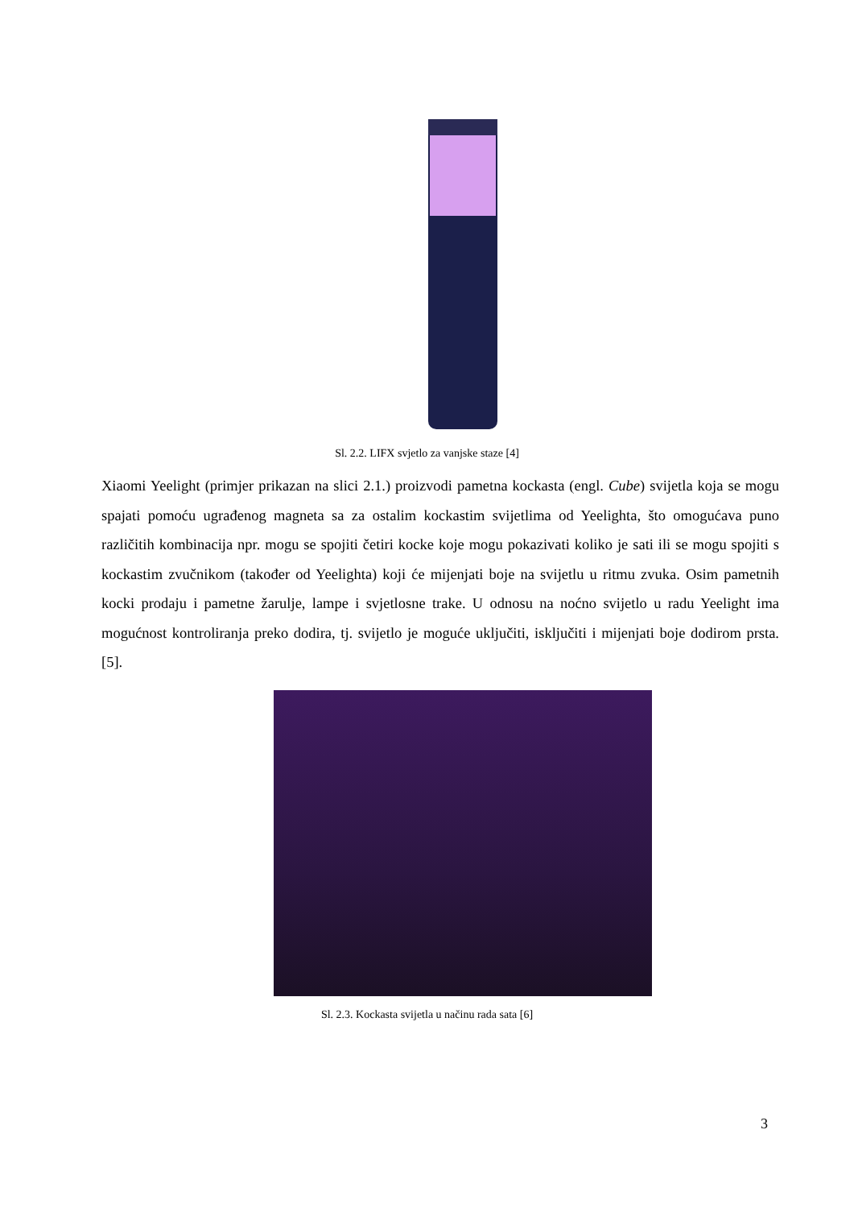Sl. 2.2. LIFX svjetlo za vanjske staze [4]
Xiaomi Yeelight (primjer prikazan na slici 2.1.) proizvodi pametna kockasta (engl. Cube) svijetla koja se mogu spajati pomoću ugrađenog magneta sa za ostalim kockastim svijetlima od Yeelighta, što omogućava puno različitih kombinacija npr. mogu se spojiti četiri kocke koje mogu pokazivati koliko je sati ili se mogu spojiti s kockastim zvučnikom (također od Yeelighta) koji će mijenjati boje na svijetlu u ritmu zvuka. Osim pametnih kocki prodaju i pametne žarulje, lampe i svjetlosne trake. U odnosu na noćno svijetlo u radu Yeelight ima mogućnost kontroliranja preko dodira, tj. svijetlo je moguće uključiti, isključiti i mijenjati boje dodirom prsta. [5].
Sl. 2.3. Kockasta svijetla u načinu rada sata [6]
3